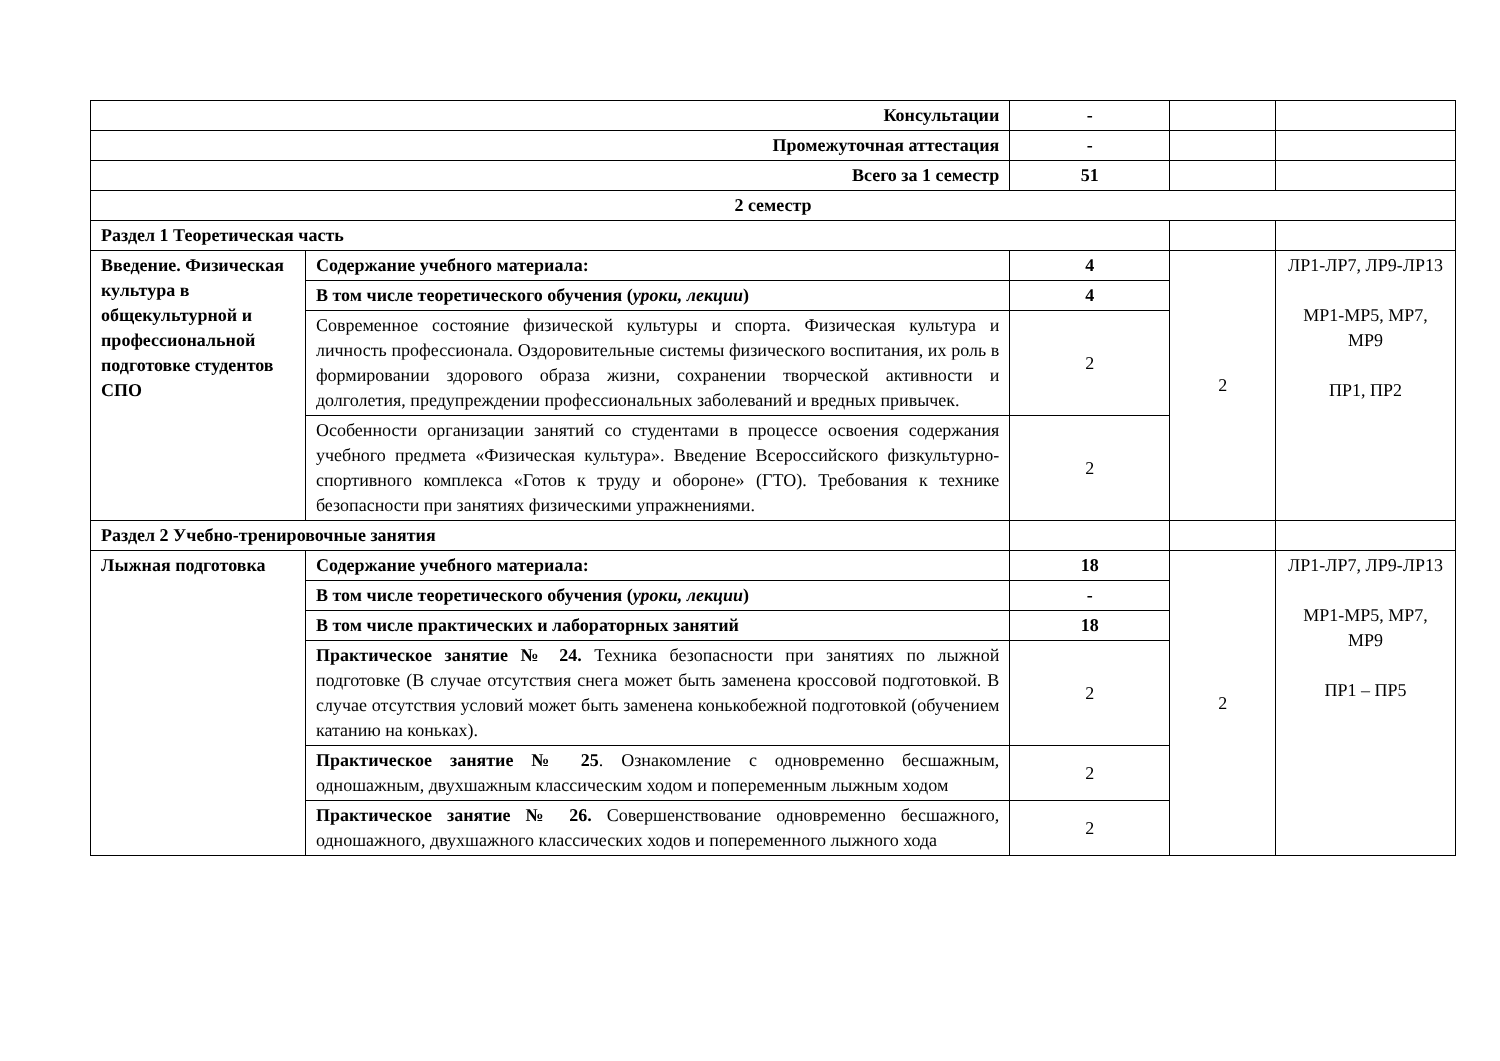| Консультации | | - | | |
| Промежуточная аттестация | | - | | |
| Всего за 1 семестр | | 51 | | |
| 2 семестр | | | | |
| Раздел 1 Теоретическая часть | | | | |
| Введение. Физическая культура в общекультурной и профессиональной подготовке студентов СПО | Содержание учебного материала: | 4 | 2 | ЛР1-ЛР7, ЛР9-ЛР13 МР1-МР5, МР7, МР9 ПР1, ПР2 |
| | В том числе теоретического обучения ( уроки, лекции ) | 4 | | |
| | Современное состояние физической культуры и спорта. Физическая культура и личность профессионала. Оздоровительные системы физического воспитания, их роль в формировании здорового образа жизни, сохранении творческой активности и долголетия, предупреждении профессиональных заболеваний и вредных привычек. | 2 | | |
| | Особенности организации занятий со студентами в процессе освоения содержания учебного предмета «Физическая культура». Введение Всероссийского физкультурно-спортивного комплекса «Готов к труду и обороне» (ГТО). Требования к технике безопасности при занятиях физическими упражнениями. | 2 | | |
| Раздел 2 Учебно-тренировочные занятия | | | | |
| Лыжная подготовка | Содержание учебного материала: | 18 | 2 | ЛР1-ЛР7, ЛР9-ЛР13 МР1-МР5, МР7, МР9 ПР1 – ПР5 |
| | В том числе теоретического обучения ( уроки, лекции ) | - | | |
| | В том числе практических и лабораторных занятий | 18 | | |
| | Практическое занятие № 24. Техника безопасности при занятиях по лыжной подготовке (В случае отсутствия снега может быть заменена кроссовой подготовкой. В случае отсутствия условий может быть заменена конькобежной подготовкой (обучением катанию на коньках). | 2 | | |
| | Практическое занятие № 25 . Ознакомление с одновременно бесшажным, одношажным, двухшажным классическим ходом и попеременным лыжным ходом | 2 | | |
| | Практическое занятие № 26. Совершенствование одновременно бесшажного, одношажного, двухшажного классических ходов и попеременного лыжного хода | 2 | | |